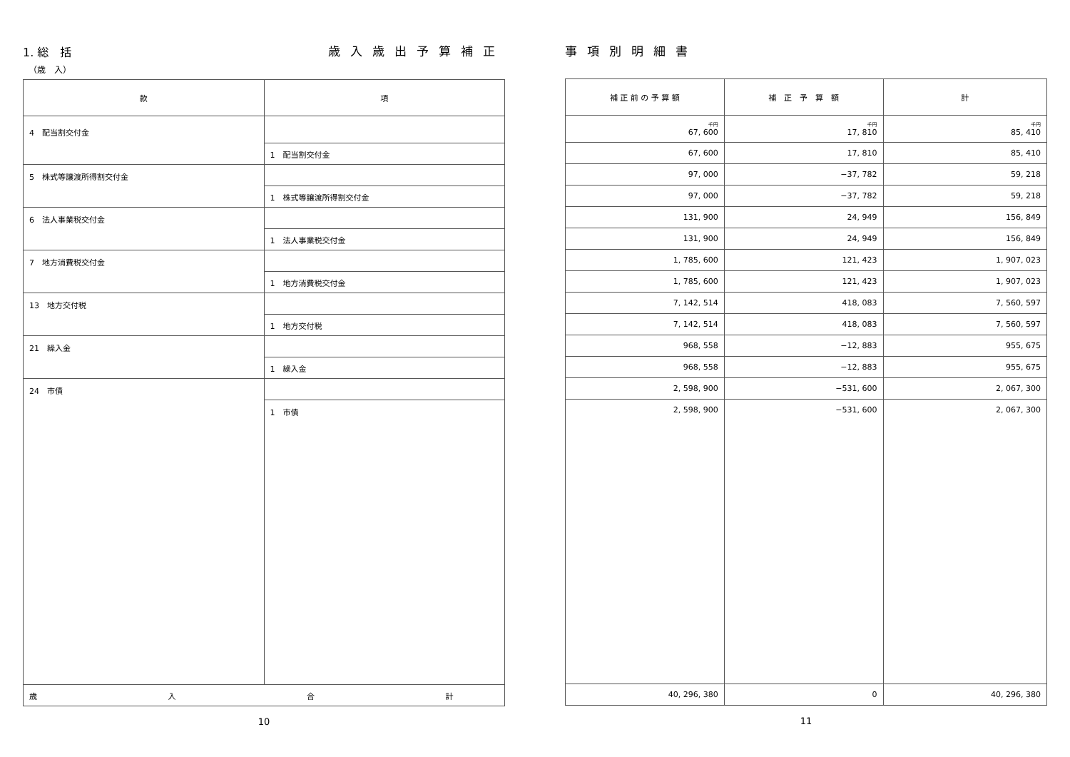歳入歳出予算補正
1. 総　括
（歳　入）
| 款 | 項 |
| --- | --- |
| 4 配当割交付金 | |
| | 1 配当割交付金 |
| 5 株式等譲渡所得割交付金 | |
| | 1 株式等譲渡所得割交付金 |
| 6 法人事業税交付金 | |
| | 1 法人事業税交付金 |
| 7 地方消費税交付金 | |
| | 1 地方消費税交付金 |
| 13 地方交付税 | |
| | 1 地方交付税 |
| 21 繰入金 | |
| | 1 繰入金 |
| 24 市債 | |
| | 1 市債 |
| 歳 入 合 計 | |
10
事項別明細書
| 補 正 前 の 予 算 額 | 補 正 予 算 額 | 計 |
| --- | --- | --- |
| 千円 67, 600 | 千円 17, 810 | 千円 85, 410 |
| 67, 600 | 17, 810 | 85, 410 |
| 97, 000 | −37, 782 | 59, 218 |
| 97, 000 | −37, 782 | 59, 218 |
| 131, 900 | 24, 949 | 156, 849 |
| 131, 900 | 24, 949 | 156, 849 |
| 1, 785, 600 | 121, 423 | 1, 907, 023 |
| 1, 785, 600 | 121, 423 | 1, 907, 023 |
| 7, 142, 514 | 418, 083 | 7, 560, 597 |
| 7, 142, 514 | 418, 083 | 7, 560, 597 |
| 968, 558 | −12, 883 | 955, 675 |
| 968, 558 | −12, 883 | 955, 675 |
| 2, 598, 900 | −531, 600 | 2, 067, 300 |
| 2, 598, 900 | −531, 600 | 2, 067, 300 |
| 40, 296, 380 | 0 | 40, 296, 380 |
11